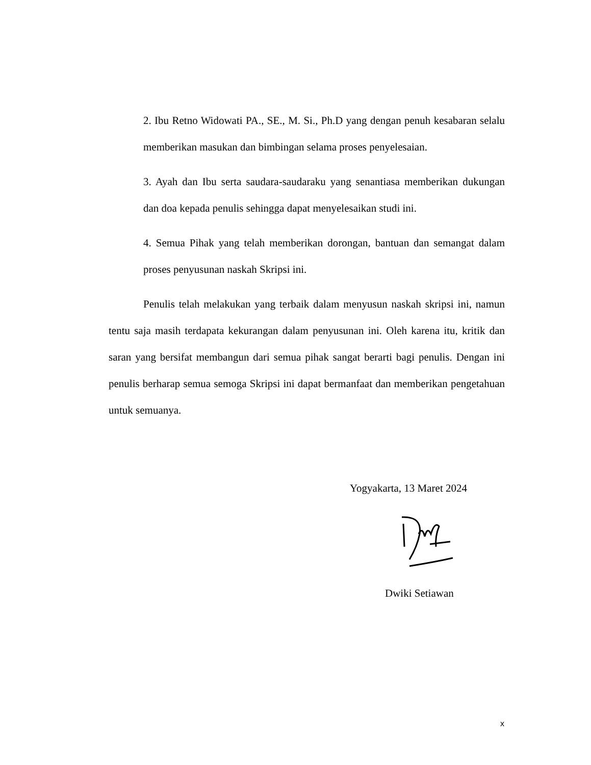2. Ibu Retno Widowati PA., SE., M. Si., Ph.D yang dengan penuh kesabaran selalu memberikan masukan dan bimbingan selama proses penyelesaian.
3. Ayah dan Ibu serta saudara-saudaraku yang senantiasa memberikan dukungan dan doa kepada penulis sehingga dapat menyelesaikan studi ini.
4. Semua Pihak yang telah memberikan dorongan, bantuan dan semangat dalam proses penyusunan naskah Skripsi ini.
Penulis telah melakukan yang terbaik dalam menyusun naskah skripsi ini, namun tentu saja masih terdapata kekurangan dalam penyusunan ini. Oleh karena itu, kritik dan saran yang bersifat membangun dari semua pihak sangat berarti bagi penulis. Dengan ini penulis berharap semua semoga Skripsi ini dapat bermanfaat dan memberikan pengetahuan untuk semuanya.
Yogyakarta, 13 Maret 2024
Dwiki Setiawan
x